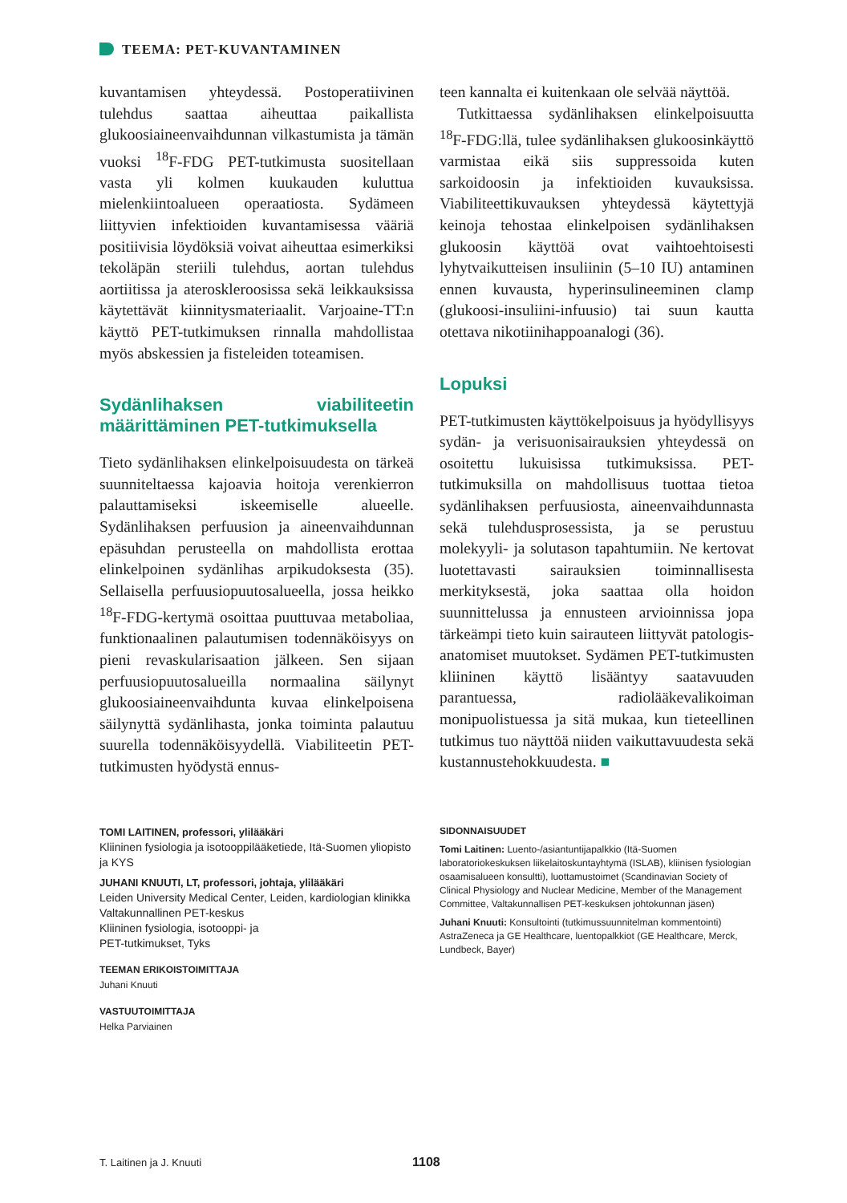TEEMA: PET-KUVANTAMINEN
kuvantamisen yhteydessä. Postoperatiivinen tulehdus saattaa aiheuttaa paikallista glukoosiaineenvaihdunnan vilkastumista ja tämän vuoksi <sup>18</sup>F-FDG PET-tutkimusta suositellaan vasta yli kolmen kuukauden kuluttua mielenkiintoalueen operaatiosta. Sydämeen liittyvien infektioiden kuvantamisessa vääriä positiivisia löydöksiä voivat aiheuttaa esimerkiksi tekoläpän steriili tulehdus, aortan tulehdus aortiitissa ja ateroskleroosissa sekä leikkauksissa käytettävät kiinnitysmateriaalit. Varjoaine-TT:n käyttö PET-tutkimuksen rinnalla mahdollistaa myös abskessien ja fisteleiden toteamisen.
Sydänlihaksen viabiliteetin määrittäminen PET-tutkimuksella
Tieto sydänlihaksen elinkelpoisuudesta on tärkeä suunniteltaessa kajoavia hoitoja verenkierron palauttamiseksi iskeemiselle alueelle. Sydänlihaksen perfuusion ja aineenvaihdunnan epäsuhdan perusteella on mahdollista erottaa elinkelpoinen sydänlihas arpikudoksesta (35). Sellaisella perfuusiopuutosalueella, jossa heikko <sup>18</sup>F-FDG-kertymä osoittaa puuttuvaa metaboliaa, funktionaalinen palautumisen todennäköisyys on pieni revaskularisaation jälkeen. Sen sijaan perfuusiopuutosalueilla normaalina säilynyt glukoosiaineenvaihdunta kuvaa elinkelpoisena säilynyttä sydänlihasta, jonka toiminta palautuu suurella todennäköisyydellä. Viabiliteetin PET-tutkimusten hyödystä ennus-
teen kannalta ei kuitenkaan ole selvää näyttöä.
Tutkittaessa sydänlihaksen elinkelpoisuutta <sup>18</sup>F-FDG:llä, tulee sydänlihaksen glukoosinkäyttö varmistaa eikä siis suppressoida kuten sarkoidoosin ja infektioiden kuvauksissa. Viabiliteettikuvauksen yhteydessä käytettyjä keinoja tehostaa elinkelpoisen sydänlihaksen glukoosin käyttöä ovat vaihtoehtoisesti lyhytvaikutteisen insuliinin (5–10 IU) antaminen ennen kuvausta, hyperinsulineeminen clamp (glukoosi-insuliini-infuusio) tai suun kautta otettava nikotiinihappoanalogi (36).
Lopuksi
PET-tutkimusten käyttökelpoisuus ja hyödyllisyys sydän- ja verisuonisairauksien yhteydessä on osoitettu lukuisissa tutkimuksissa. PET-tutkimuksilla on mahdollisuus tuottaa tietoa sydänlihaksen perfuusiosta, aineenvaihdunnasta sekä tulehdusprosessista, ja se perustuu molekyyli- ja solutason tapahtumiin. Ne kertovat luotettavasti sairauksien toiminnallisesta merkityksestä, joka saattaa olla hoidon suunnittelussa ja ennusteen arvioinnissa jopa tärkeämpi tieto kuin sairauteen liittyvät patologis-anatomiset muutokset. Sydämen PET-tutkimusten kliininen käyttö lisääntyy saatavuuden parantuessa, radiolääkevalikoiman monipuolistuessa ja sitä mukaa, kun tieteellinen tutkimus tuo näyttöä niiden vaikuttavuudesta sekä kustannustehokkuudesta. ■
TOMI LAITINEN, professori, ylilääkäri
Kliininen fysiologia ja isotooppilääketiede, Itä-Suomen yliopisto ja KYS
JUHANI KNUUTI, LT, professori, johtaja, ylilääkäri
Leiden University Medical Center, Leiden, kardiologian klinikka
Valtakunnallinen PET-keskus
Kliininen fysiologia, isotooppi- ja
PET-tutkimukset, Tyks
TEEMAN ERIKOISTOIMITTAJA
Juhani Knuuti
VASTUUTOIMITTAJA
Helka Parviainen
SIDONNAISUUDET
Tomi Laitinen: Luento-/asiantuntijapalkkio (Itä-Suomen laboratoriokeskuksen liikelaitoskuntayhtymä (ISLAB), kliinisen fysiologian osaamisalueen konsultti), luottamustoimet (Scandinavian Society of Clinical Physiology and Nuclear Medicine, Member of the Management Committee, Valtakunnallisen PET-keskuksen johtokunnan jäsen)
Juhani Knuuti: Konsultointi (tutkimussuunnitelman kommentointi) AstraZeneca ja GE Healthcare, luentopalkkiot (GE Healthcare, Merck, Lundbeck, Bayer)
T. Laitinen ja J. Knuuti 1108